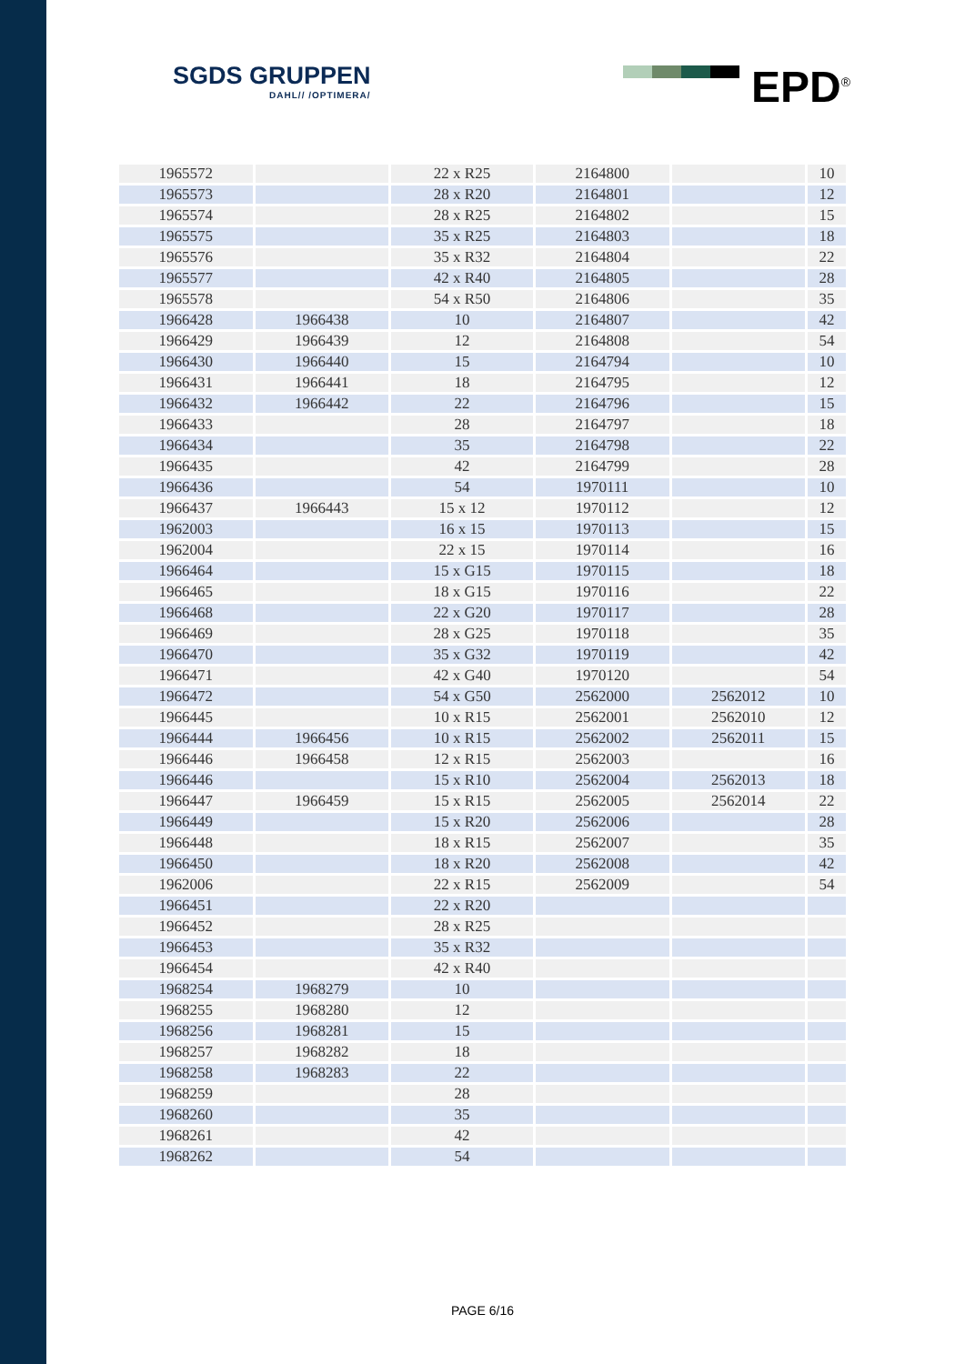SGDS GRUPPEN
DAHL// /OPTIMERA/
EPD<sup>®</sup>
| 1965572 | | 22 x R25 | 2164800 | | 10 |
| 1965573 | | 28 x R20 | 2164801 | | 12 |
| 1965574 | | 28 x R25 | 2164802 | | 15 |
| 1965575 | | 35 x R25 | 2164803 | | 18 |
| 1965576 | | 35 x R32 | 2164804 | | 22 |
| 1965577 | | 42 x R40 | 2164805 | | 28 |
| 1965578 | | 54 x R50 | 2164806 | | 35 |
| 1966428 | 1966438 | 10 | 2164807 | | 42 |
| 1966429 | 1966439 | 12 | 2164808 | | 54 |
| 1966430 | 1966440 | 15 | 2164794 | | 10 |
| 1966431 | 1966441 | 18 | 2164795 | | 12 |
| 1966432 | 1966442 | 22 | 2164796 | | 15 |
| 1966433 | | 28 | 2164797 | | 18 |
| 1966434 | | 35 | 2164798 | | 22 |
| 1966435 | | 42 | 2164799 | | 28 |
| 1966436 | | 54 | 1970111 | | 10 |
| 1966437 | 1966443 | 15 x 12 | 1970112 | | 12 |
| 1962003 | | 16 x 15 | 1970113 | | 15 |
| 1962004 | | 22 x 15 | 1970114 | | 16 |
| 1966464 | | 15 x G15 | 1970115 | | 18 |
| 1966465 | | 18 x G15 | 1970116 | | 22 |
| 1966468 | | 22 x G20 | 1970117 | | 28 |
| 1966469 | | 28 x G25 | 1970118 | | 35 |
| 1966470 | | 35 x G32 | 1970119 | | 42 |
| 1966471 | | 42 x G40 | 1970120 | | 54 |
| 1966472 | | 54 x G50 | 2562000 | 2562012 | 10 |
| 1966445 | | 10 x R15 | 2562001 | 2562010 | 12 |
| 1966444 | 1966456 | 10 x R15 | 2562002 | 2562011 | 15 |
| 1966446 | 1966458 | 12 x R15 | 2562003 | | 16 |
| 1966446 | | 15 x R10 | 2562004 | 2562013 | 18 |
| 1966447 | 1966459 | 15 x R15 | 2562005 | 2562014 | 22 |
| 1966449 | | 15 x R20 | 2562006 | | 28 |
| 1966448 | | 18 x R15 | 2562007 | | 35 |
| 1966450 | | 18 x R20 | 2562008 | | 42 |
| 1962006 | | 22 x R15 | 2562009 | | 54 |
| 1966451 | | 22 x R20 | | | |
| 1966452 | | 28 x R25 | | | |
| 1966453 | | 35 x R32 | | | |
| 1966454 | | 42 x R40 | | | |
| 1968254 | 1968279 | 10 | | | |
| 1968255 | 1968280 | 12 | | | |
| 1968256 | 1968281 | 15 | | | |
| 1968257 | 1968282 | 18 | | | |
| 1968258 | 1968283 | 22 | | | |
| 1968259 | | 28 | | | |
| 1968260 | | 35 | | | |
| 1968261 | | 42 | | | |
| 1968262 | | 54 | | | |
PAGE 6/16